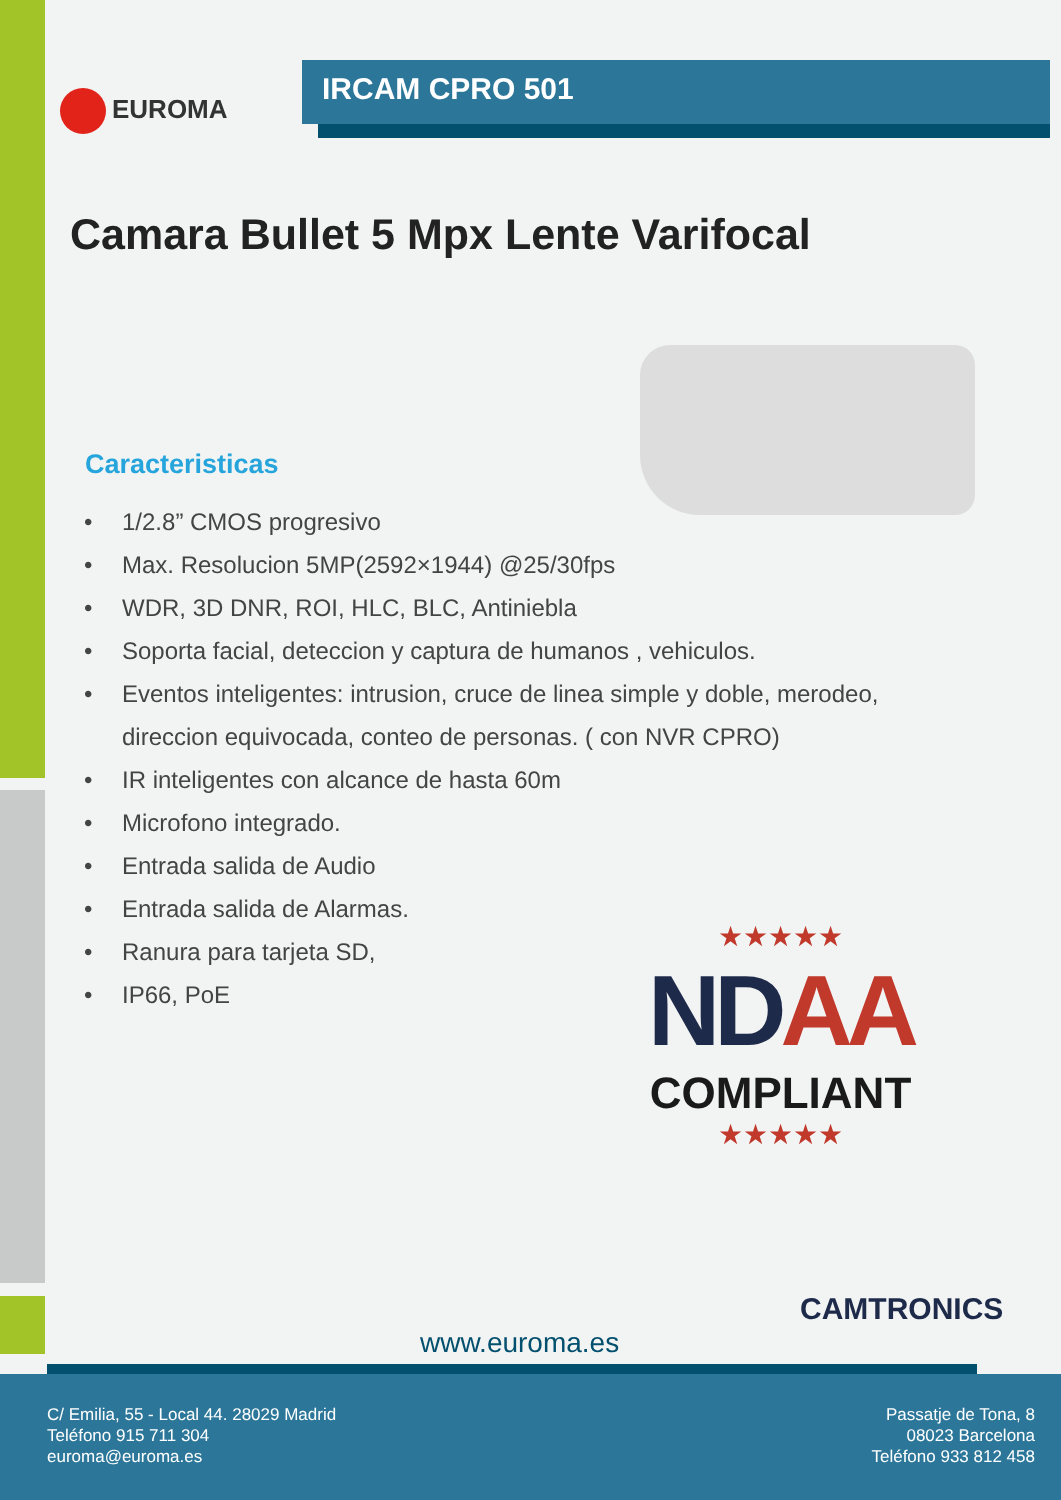EUROMA
IRCAM CPRO 501
Camara Bullet 5 Mpx Lente Varifocal
Caracteristicas
• 1/2.8” CMOS progresivo
• Max. Resolucion 5MP(2592×1944) @25/30fps
• WDR, 3D DNR, ROI, HLC, BLC, Antiniebla
• Soporta facial, deteccion y captura de humanos , vehiculos.
• Eventos inteligentes: intrusion, cruce de linea simple y doble, merodeo, direccion equivocada, conteo de personas. ( con NVR CPRO)
• IR inteligentes con alcance de hasta 60m
• Microfono integrado.
• Entrada salida de Audio
• Entrada salida de Alarmas.
• Ranura para tarjeta SD,
• IP66, PoE
★★★★★
NDAA
COMPLIANT
★★★★★
CAMTRONICS
www.euroma.es
C/ Emilia, 55 - Local 44. 28029 Madrid
Teléfono 915 711 304
euroma@euroma.es
Passatje de Tona, 8
08023 Barcelona
Teléfono 933 812 458